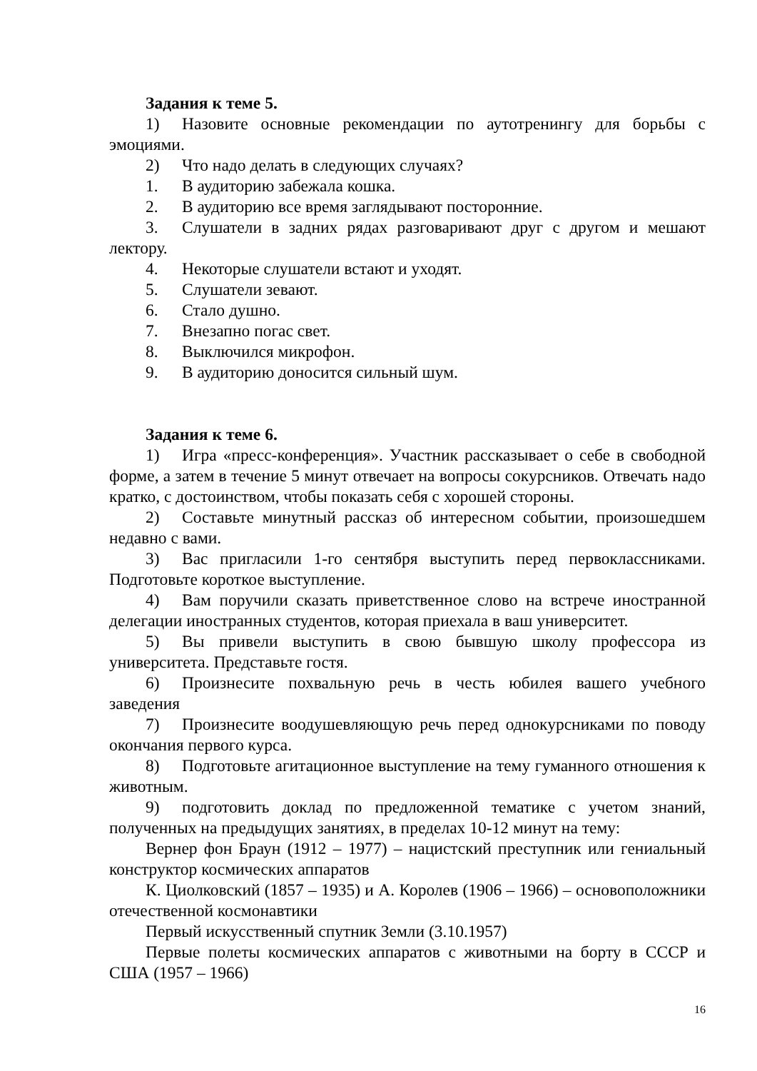Задания к теме 5.
1) Назовите основные рекомендации по аутотренингу для борьбы с эмоциями.
2) Что надо делать в следующих случаях?
1. В аудиторию забежала кошка.
2. В аудиторию все время заглядывают посторонние.
3. Слушатели в задних рядах разговаривают друг с другом и мешают лектору.
4. Некоторые слушатели встают и уходят.
5. Слушатели зевают.
6. Стало душно.
7. Внезапно погас свет.
8. Выключился микрофон.
9. В аудиторию доносится сильный шум.
Задания к теме 6.
1) Игра «пресс-конференция». Участник рассказывает о себе в свободной форме, а затем в течение 5 минут отвечает на вопросы сокурсников. Отвечать надо кратко, с достоинством, чтобы показать себя с хорошей стороны.
2) Составьте минутный рассказ об интересном событии, произошедшем недавно с вами.
3) Вас пригласили 1-го сентября выступить перед первоклассниками. Подготовьте короткое выступление.
4) Вам поручили сказать приветственное слово на встрече иностранной делегации иностранных студентов, которая приехала в ваш университет.
5) Вы привели выступить в свою бывшую школу профессора из университета. Представьте гостя.
6) Произнесите похвальную речь в честь юбилея вашего учебного заведения
7) Произнесите воодушевляющую речь перед однокурсниками по поводу окончания первого курса.
8) Подготовьте агитационное выступление на тему гуманного отношения к животным.
9) подготовить доклад по предложенной тематике с учетом знаний, полученных на предыдущих занятиях, в пределах 10-12 минут на тему:
Вернер фон Браун (1912 – 1977) – нацистский преступник или гениальный конструктор космических аппаратов
К. Циолковский (1857 – 1935) и А. Королев (1906 – 1966) – основоположники отечественной космонавтики
Первый искусственный спутник Земли (3.10.1957)
Первые полеты космических аппаратов с животными на борту в СССР и США (1957 – 1966)
16